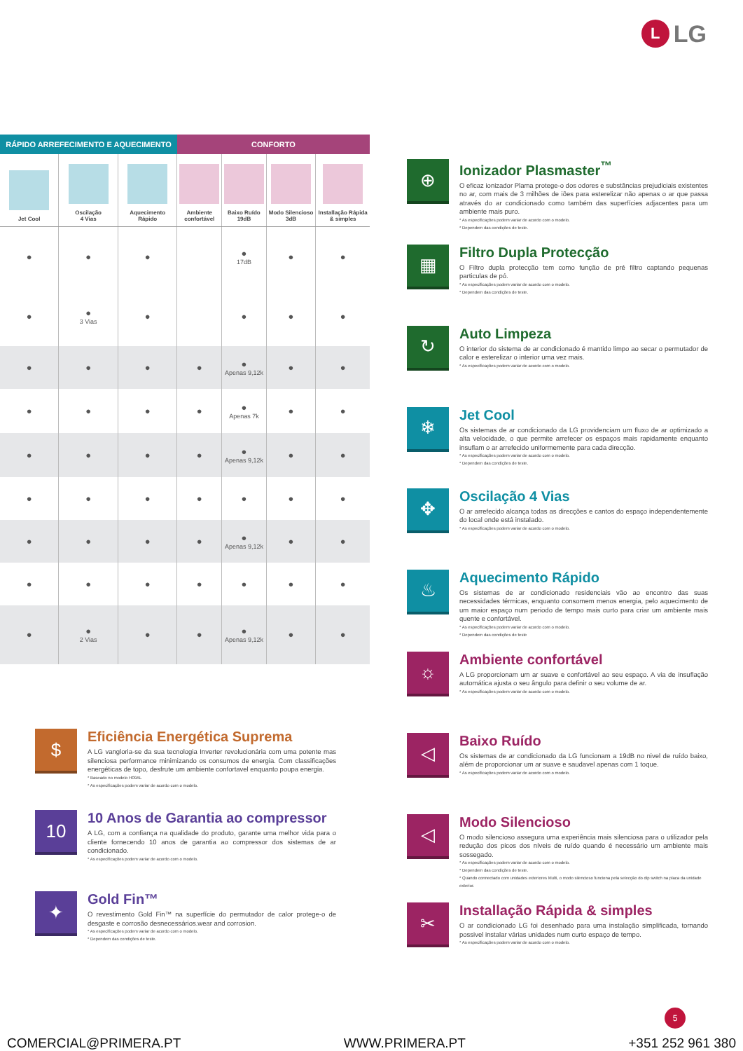L LG
| RÁPIDO ARREFECIMENTO E AQUECIMENTO | | | CONFORTO | | | |
| --- | --- | --- | --- | --- | --- | --- |
| Jet Cool | Oscilação 4 Vias | Aquecimento Rápido | Ambiente confortável | Baixo Ruído 19dB | Modo Silencioso 3dB | Installação Rápida & simples |
| ● | ● | ● | | ● 17dB | ● | ● |
| ● | ● 3 Vias | ● | | ● | ● | ● |
| ● | ● | ● | ● | ● Apenas 9,12k | ● | ● |
| ● | ● | ● | ● | ● Apenas 7k | ● | ● |
| ● | ● | ● | ● | ● Apenas 9,12k | ● | ● |
| ● | ● | ● | ● | ● | ● | ● |
| ● | ● | ● | ● | ● Apenas 9,12k | ● | ● |
| ● | ● | ● | ● | ● | ● | ● |
| ● | ● 2 Vias | ● | ● | ● Apenas 9,12k | ● | ● |
⊕
Ionizador Plasmaster<sup>™</sup>
O eficaz ionizador Plama protege-o dos odores e substâncias prejudiciais existentes no ar, com mais de 3 milhões de iões para esterelizar não apenas o ar que passa através do ar condicionado como também das superfícies adjacentes para um ambiente mais puro.
* As especificações podem variar de acordo com o modelo.
* Dependem das condições de teste.
▦
Filtro Dupla Protecção
O Filtro dupla protecção tem como função de pré filtro captando pequenas particulas de pó.
* As especificações podem variar de acordo com o modelo.
* Dependem das condições de teste.
↻
Auto Limpeza
O interior do sistema de ar condicionado é mantido limpo ao secar o permutador de calor e esterelizar o interior uma vez mais.
* As especificações podem variar de acordo com o modelo.
❄
Jet Cool
Os sistemas de ar condicionado da LG providenciam um fluxo de ar optimizado a alta velocidade, o que permite arrefecer os espaços mais rapidamente enquanto insuflam o ar arrefecido uniformemente para cada direcção.
* As especificações podem variar de acordo com o modelo.
* Dependem das condições de teste.
✥
Oscilação 4 Vias
O ar arrefecido alcança todas as direcções e cantos do espaço independentemente do local onde está instalado.
* As especificações podem variar de acordo com o modelo.
♨
Aquecimento Rápido
Os sistemas de ar condicionado residenciais vão ao encontro das suas necessidades térmicas, enquanto consomem menos energia, pelo aquecimento de um maior espaço num periodo de tempo mais curto para criar um ambiente mais quente e confortável.
* As especificações podem variar de acordo com o modelo.
* Dependem das condições de teste
☼
Ambiente confortável
A LG proporcionam um ar suave e confortável ao seu espaço. A via de insuflação automática ajusta o seu ângulo para definir o seu volume de ar.
* As especificações podem variar de acordo com o modelo.
◁
Baixo Ruído
Os sistemas de ar condicionado da LG funcionam a 19dB no nivel de ruído baixo, além de proporcionar um ar suave e saudavel apenas com 1 toque.
* As especificações podem variar de acordo com o modelo.
◁
Modo Silencioso
O modo silencioso assegura uma experiência mais silenciosa para o utilizador pela redução dos picos dos níveis de ruído quando é necessário um ambiente mais sossegado.
* As especificações podem variar de acordo com o modelo.
* Dependem das condições de teste.
* Quando connectado com unidades exteriores Multi, o modo silencioso funciona pela selecção do dip switch na placa da unidade exterior.
✂
Installação Rápida & simples
O ar condicionado LG foi desenhado para uma instalação simplificada, tornando possivel instalar várias unidades num curto espaço de tempo.
* As especificações podem variar de acordo com o modelo.
$
Eficiência Energética Suprema
A LG vangloria-se da sua tecnologia Inverter revolucionária com uma potente mas silenciosa performance minimizando os consumos de energia. Com classificações energéticas de topo, desfrute um ambiente confortavel enquanto poupa energia.
* Baseado no modelo H09AL
* As especificações podem variar de acordo com o modelo.
10
10 Anos de Garantia ao compressor
A LG, com a confiança na qualidade do produto, garante uma melhor vida para o cliente fornecendo 10 anos de garantia ao compressor dos sistemas de ar condicionado.
* As especificações podem variar de acordo com o modelo.
✦
Gold Fin™
O revestimento Gold Fin™ na superfície do permutador de calor protege-o de desgaste e corrosão desnecessários.wear and corrosion.
* As especificações podem variar de acordo com o modelo.
* Dependem das condições de teste.
5
COMERCIAL@PRIMERA.PT WWW.PRIMERA.PT +351 252 961 380